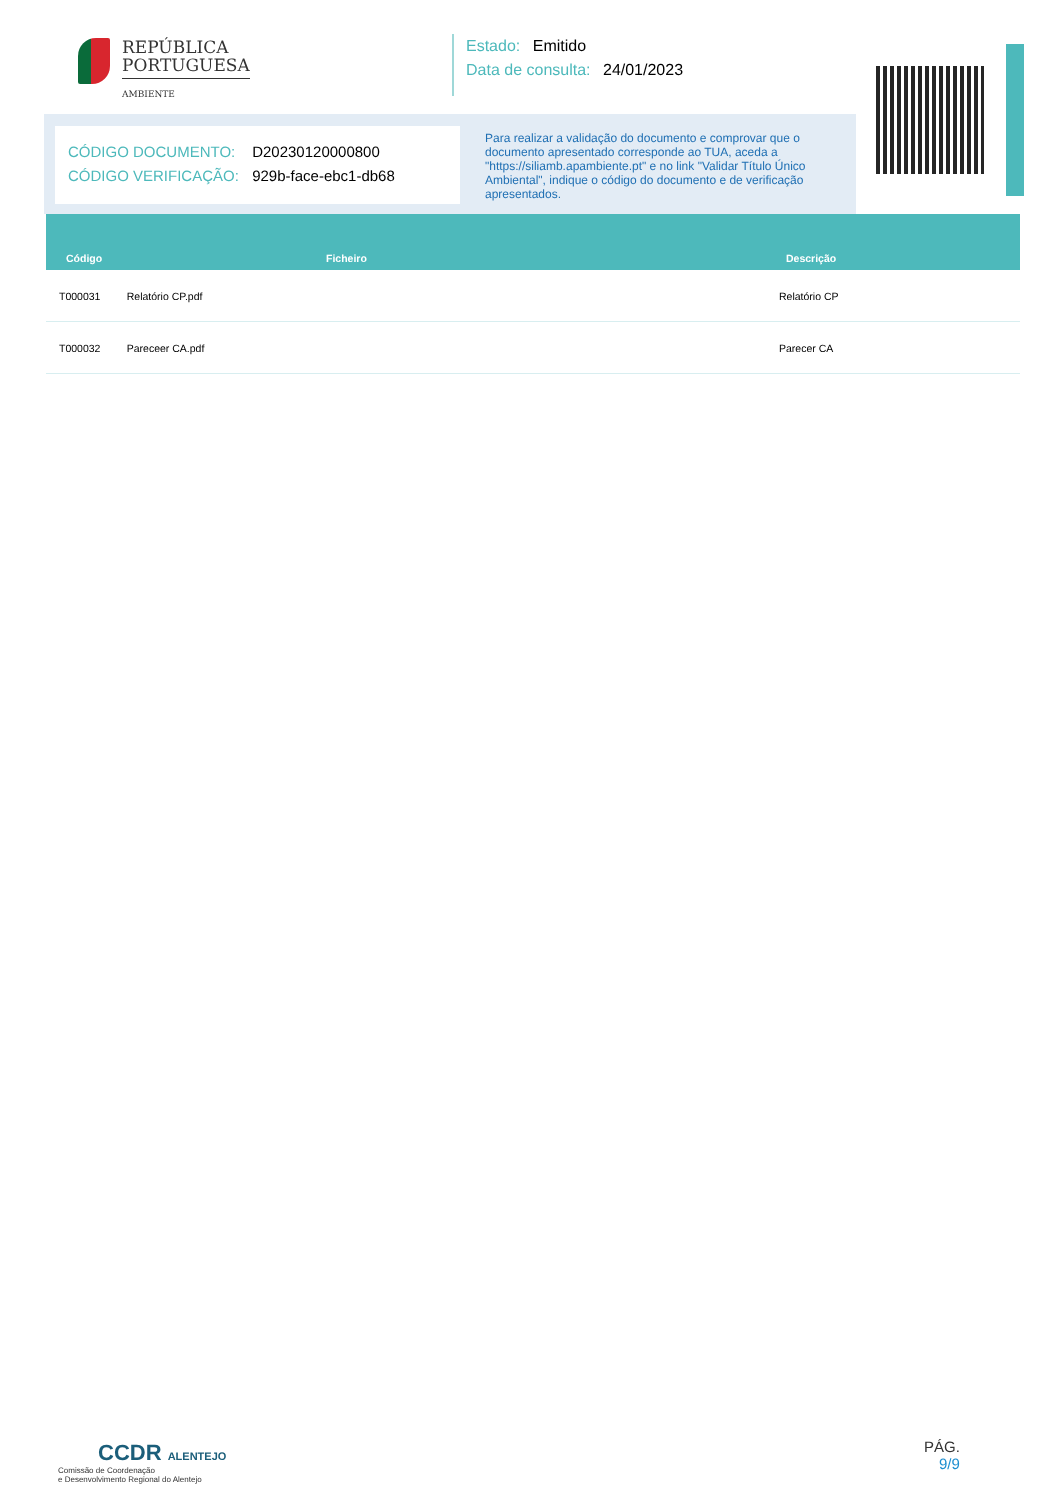REPÚBLICA
PORTUGUESA
AMBIENTE
Estado: Emitido
Data de consulta: 24/01/2023
CÓDIGO DOCUMENTO: D20230120000800
CÓDIGO VERIFICAÇÃO: 929b-face-ebc1-db68
Para realizar a validação do documento e comprovar que o documento apresentado corresponde ao TUA, aceda a "https://siliamb.apambiente.pt" e no link "Validar Título Único Ambiental", indique o código do documento e de verificação apresentados.
| Código | Ficheiro | Descrição |
| --- | --- | --- |
| T000031 Relatório CP.pdf | | Relatório CP |
| T000032 Pareceer CA.pdf | | Parecer CA |
CCDR ALENTEJO
Comissão de Coordenação
e Desenvolvimento Regional do Alentejo
PÁG.
9/9